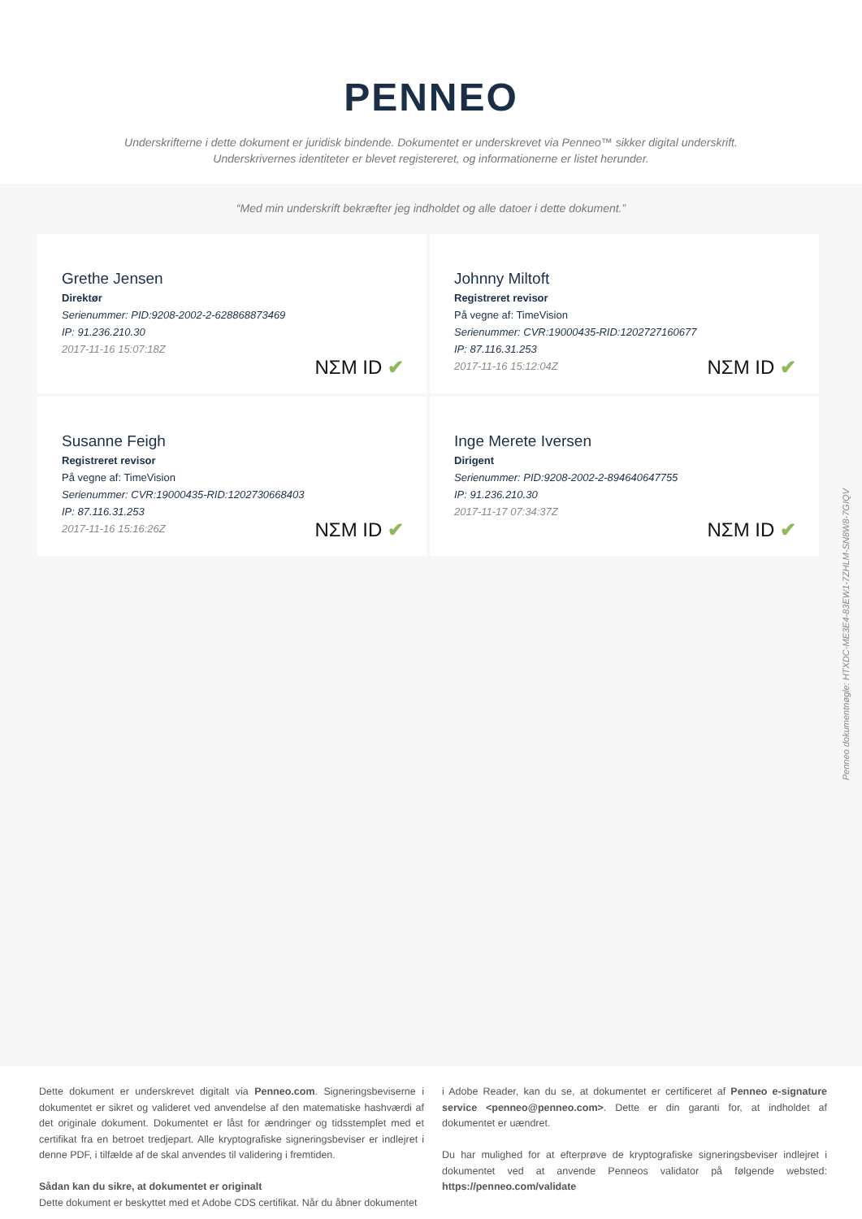PENNEO
Underskrifterne i dette dokument er juridisk bindende. Dokumentet er underskrevet via Penneo™ sikker digital underskrift.
Underskrivernes identiteter er blevet registereret, og informationerne er listet herunder.
“Med min underskrift bekræfter jeg indholdet og alle datoer i dette dokument.”
Grethe Jensen
Direktør
Serienummer: PID:9208-2002-2-628868873469
IP: 91.236.210.30
2017-11-16 15:07:18Z
NΣM ID ✔
Johnny Miltoft
Registreret revisor
På vegne af: TimeVision
Serienummer: CVR:19000435-RID:1202727160677
IP: 87.116.31.253
2017-11-16 15:12:04Z
NΣM ID ✔
Susanne Feigh
Registreret revisor
På vegne af: TimeVision
Serienummer: CVR:19000435-RID:1202730668403
IP: 87.116.31.253
2017-11-16 15:16:26Z
NΣM ID ✔
Inge Merete Iversen
Dirigent
Serienummer: PID:9208-2002-2-894640647755
IP: 91.236.210.30
2017-11-17 07:34:37Z
NΣM ID ✔
Penneo dokumentnøgle: HTXDC-ME3E4-83EW1-7ZHLM-SN8W8-7GIQV
Dette dokument er underskrevet digitalt via Penneo.com. Signeringsbeviserne i dokumentet er sikret og valideret ved anvendelse af den matematiske hashværdi af det originale dokument. Dokumentet er låst for ændringer og tidsstemplet med et certifikat fra en betroet tredjepart. Alle kryptografiske signeringsbeviser er indlejret i denne PDF, i tilfælde af de skal anvendes til validering i fremtiden.
Sådan kan du sikre, at dokumentet er originalt
Dette dokument er beskyttet med et Adobe CDS certifikat. Når du åbner dokumentet
i Adobe Reader, kan du se, at dokumentet er certificeret af Penneo e-signature service <penneo@penneo.com>. Dette er din garanti for, at indholdet af dokumentet er uændret.
Du har mulighed for at efterprøve de kryptografiske signeringsbeviser indlejret i dokumentet ved at anvende Penneos validator på følgende websted: https://penneo.com/validate